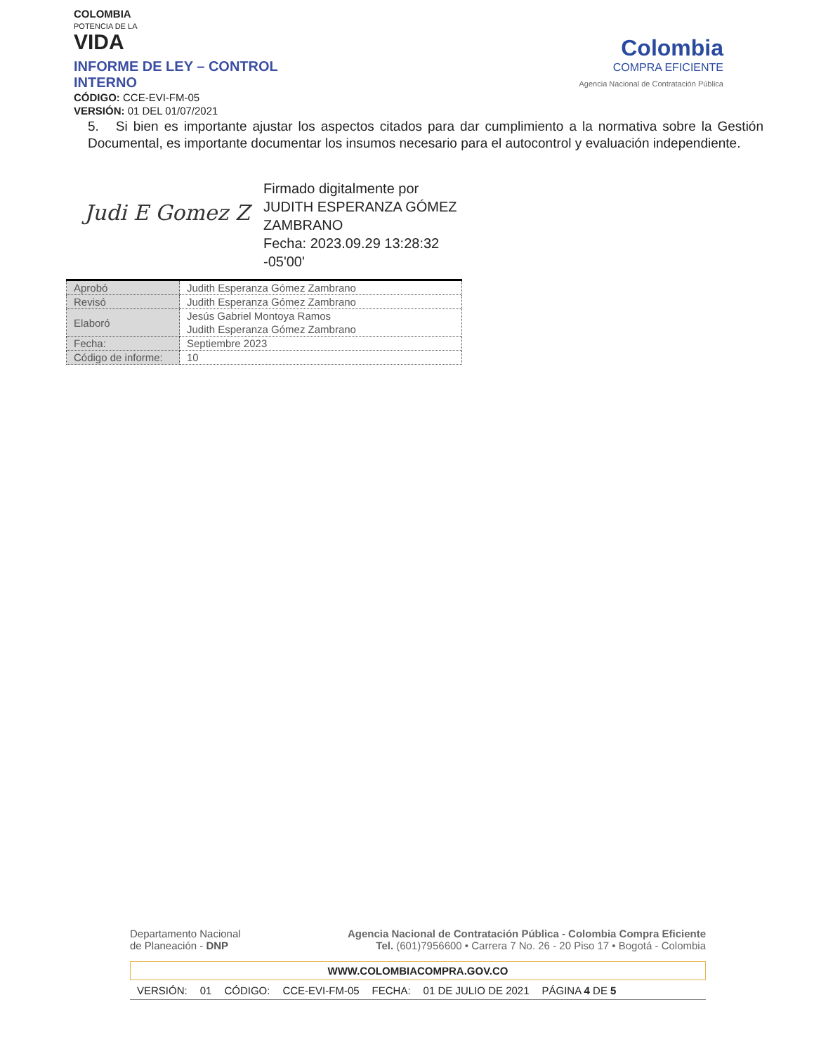COLOMBIA
POTENCIA DE LA
VIDA
INFORME DE LEY – CONTROL INTERNO
CÓDIGO: CCE-EVI-FM-05
VERSIÓN: 01 DEL 01/07/2021
Colombia
COMPRA EFICIENTE
Agencia Nacional de Contratación Pública
5. Si bien es importante ajustar los aspectos citados para dar cumplimiento a la normativa sobre la Gestión Documental, es importante documentar los insumos necesario para el autocontrol y evaluación independiente.
Judi E Gomez Z
Firmado digitalmente por
JUDITH ESPERANZA GÓMEZ
ZAMBRANO
Fecha: 2023.09.29 13:28:32
-05'00'
| Aprobó | Judith Esperanza Gómez Zambrano |
| Revisó | Judith Esperanza Gómez Zambrano |
| Elaboró | Jesús Gabriel Montoya Ramos Judith Esperanza Gómez Zambrano |
| Fecha: | Septiembre 2023 |
| Código de informe: | 10 |
Departamento Nacional
de Planeación - DNP
Agencia Nacional de Contratación Pública - Colombia Compra Eficiente
Tel. (601)7956600 • Carrera 7 No. 26 - 20 Piso 17 • Bogotá - Colombia
WWW.COLOMBIACOMPRA.GOV.CO
VERSIÓN: 01 CÓDIGO: CCE-EVI-FM-05 FECHA: 01 DE JULIO DE 2021 PÁGINA 4 DE 5